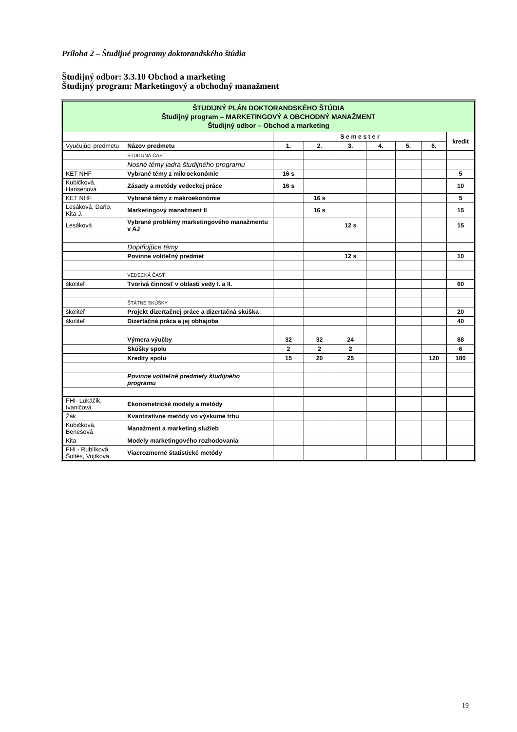Príloha 2 – Študijné programy doktorandského štúdia
Študijný odbor: 3.3.10 Obchod a marketing
Študijný program: Marketingový a obchodný manažment
| ŠTUDIJNÝ PLÁN DOKTORANDSKÉHO ŠTÚDIA Študijný program – MARKETINGOVÝ A OBCHODNÝ MANAŽMENT Študijný odbor – Obchod a marketing | | | | | | | | |
| | | S e m e s t e r | | | | | | kredit |
| Vyučujúci predmetu | Názov predmetu | 1. | 2. | 3. | 4. | 5. | 6. | |
| | ŠTUDIJNÁ ČASŤ | | | | | | | |
| | Nosné témy jadra študijného programu | | | | | | | |
| KET NHF | Vybrané témy z mikroekonómie | 16 s | | | | | | 5 |
| Kubičková, Hansenová | Zásady a metódy vedeckej práce | 16 s | | | | | | 10 |
| KET NHF | Vybrané témy z makroekonómie | | 16 s | | | | | 5 |
| Lesáková, Daňo, Kita J. | Marketingový manažment II | | 16 s | | | | | 15 |
| Lesáková | Vybrané problémy marketingového manažmentu v AJ | | | 12 s | | | | 15 |
| | Doplňujúce témy | | | | | | | |
| | Povinne voliteľný predmet | | | 12 s | | | | 10 |
| | VEDECKÁ ČASŤ | | | | | | | |
| školiteľ | Tvorivá činnosť v oblasti vedy I. a II. | | | | | | | 60 |
| | ŠTÁTNE SKÚŠKY | | | | | | | |
| školiteľ | Projekt dizertačnej práce a dizertačná skúška | | | | | | | 20 |
| školiteľ | Dizertačná práca a jej obhajoba | | | | | | | 40 |
| | Výmera výučby | 32 | 32 | 24 | | | | 88 |
| | Skúšky spolu | 2 | 2 | 2 | | | | 6 |
| | Kredity spolu | 15 | 20 | 25 | | | 120 | 180 |
| | Povinne voliteľné predmety študijného programu | | | | | | | |
| FHI- Lukáčik, Ivaničová | Ekonometrické modely a metódy | | | | | | | |
| Žák | Kvantitatívne metódy vo výskume trhu | | | | | | | |
| Kubičková, Benešová | Manažment a marketing služieb | | | | | | | |
| Kita | Modely marketingového rozhodovania | | | | | | | |
| FHI - Rublíková, Šoltés, Vojtková | Viacrozmerné štatistické metódy | | | | | | | |
19